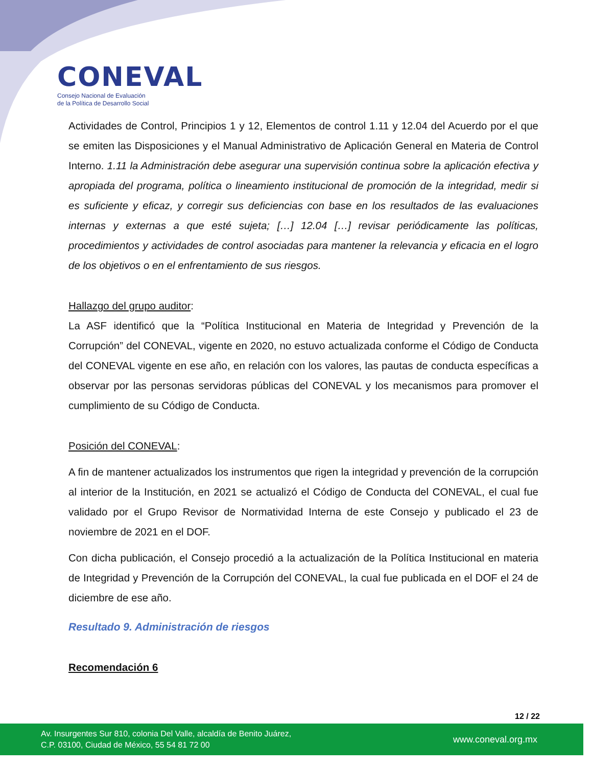CONEVAL
Consejo Nacional de Evaluación
de la Política de Desarrollo Social
Actividades de Control, Principios 1 y 12, Elementos de control 1.11 y 12.04 del Acuerdo por el que se emiten las Disposiciones y el Manual Administrativo de Aplicación General en Materia de Control Interno. 1.11 la Administración debe asegurar una supervisión continua sobre la aplicación efectiva y apropiada del programa, política o lineamiento institucional de promoción de la integridad, medir si es suficiente y eficaz, y corregir sus deficiencias con base en los resultados de las evaluaciones internas y externas a que esté sujeta; […] 12.04 […] revisar periódicamente las políticas, procedimientos y actividades de control asociadas para mantener la relevancia y eficacia en el logro de los objetivos o en el enfrentamiento de sus riesgos.
Hallazgo del grupo auditor:
La ASF identificó que la “Política Institucional en Materia de Integridad y Prevención de la Corrupción” del CONEVAL, vigente en 2020, no estuvo actualizada conforme el Código de Conducta del CONEVAL vigente en ese año, en relación con los valores, las pautas de conducta específicas a observar por las personas servidoras públicas del CONEVAL y los mecanismos para promover el cumplimiento de su Código de Conducta.
Posición del CONEVAL:
A fin de mantener actualizados los instrumentos que rigen la integridad y prevención de la corrupción al interior de la Institución, en 2021 se actualizó el Código de Conducta del CONEVAL, el cual fue validado por el Grupo Revisor de Normatividad Interna de este Consejo y publicado el 23 de noviembre de 2021 en el DOF.
Con dicha publicación, el Consejo procedió a la actualización de la Política Institucional en materia de Integridad y Prevención de la Corrupción del CONEVAL, la cual fue publicada en el DOF el 24 de diciembre de ese año.
Resultado 9. Administración de riesgos
Recomendación 6
12 / 22
Av. Insurgentes Sur 810, colonia Del Valle, alcaldía de Benito Juárez,
C.P. 03100, Ciudad de México, 55 54 81 72 00
www.coneval.org.mx